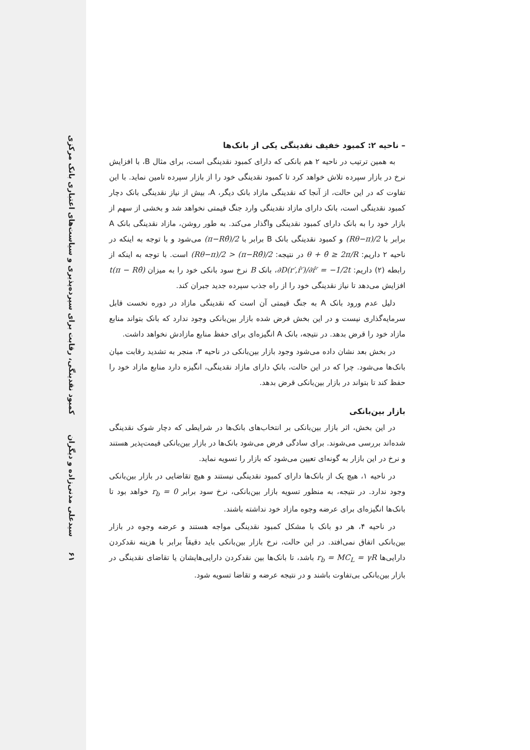کمبود نقدینگی، رقابت برای سپرده‌پذیری و سیاست‌های اعتباری بانک مرکزی
سیدعلی مدنی‌زاده و دیگران
۶۱
– ناحیه ۲: کمبود خفیف نقدینگی یکی از بانک‌ها
به همین ترتیب در ناحیه ۲ هم بانکی که دارای کمبود نقدینگی است، برای مثال B، با افزایش نرخ در بازار سپرده تلاش خواهد کرد تا کمبود نقدینگی خود را از بازار سپرده تامین نماید. با این تفاوت که در این حالت، از آنجا که نقدینگی مازاد بانک دیگر، A، بیش از نیاز نقدینگی بانک دچار کمبود نقدینگی است، بانک دارای مازاد نقدینگی وارد جنگ قیمتی نخواهد شد و بخشی از سهم از بازار خود را به بانک دارای کمبود نقدینگی واگذار می‌کند. به طور روشن، مازاد نقدینگی بانک A برابر با (Rθ−π)/2 و کمبود نقدینگی بانک B برابر با (π−Rθ̂)/2 می‌شود و با توجه به اینکه در ناحیه ۲ داریم: θ + θ̂ ≥ 2π/R در نتیجه: (Rθ−π)/2 > (π−Rθ̂)/2 است. با توجه به اینکه از رابطه (۲) داریم: ∂D(r′,r̂′)/∂r̂′ = −1/2t، بانک B نرخ سود بانکی خود را به میزان t(π − Rθ̂) افزایش می‌دهد تا نیاز نقدینگی خود را از راه جذب سپرده جدید جبران کند.
دلیل عدم ورود بانک A به جنگ قیمتی آن است که نقدینگی مازاد در دوره نخست قابل سرمایه‌گذاری نیست و در این بخش فرض شده بازار بین‌بانکی وجود ندارد که بانک بتواند منابع مازاد خود را قرض بدهد. در نتیجه، بانک A انگیزه‌ای برای حفظ منابع مازادش نخواهد داشت.
در بخش بعد نشان داده می‌شود وجود بازار بین‌بانکی در ناحیه ۳، منجر به تشدید رقابت میان بانک‌ها می‌شود. چرا که در این حالت، بانکِ دارای مازاد نقدینگی، انگیزه دارد منابع مازاد خود را حفظ کند تا بتواند در بازار بین‌بانکی قرض بدهد.
بازار بین‌بانکی
در این بخش، اثر بازار بین‌بانکی بر انتخاب‌های بانک‌ها در شرایطی که دچار شوک نقدینگی شده‌اند بررسی می‌شوند. برای سادگی فرض می‌شود بانک‌ها در بازار بین‌بانکی قیمت‌پذیر هستند و نرخ در این بازار به گونه‌ای تعیین می‌شود که بازار را تسویه نماید.
در ناحیه ۱، هیچ یک از بانک‌ها دارای کمبود نقدینگی نیستند و هیچ تقاضایی در بازار بین‌بانکی وجود ندارد. در نتیجه، به منظور تسویه بازار بین‌بانکی، نرخ سود برابر r<sub>b</sub> = 0 خواهد بود تا بانک‌ها انگیزه‌ای برای عرضه وجوه مازاد خود نداشته باشند.
در ناحیه ۴، هر دو بانک با مشکل کمبود نقدینگی مواجه هستند و عرضه وجوه در بازار بین‌بانکی اتفاق نمی‌افتد. در این حالت، نرخ بازار بین‌بانکی باید دقیقاً برابر با هزینه نقدکردن دارایی‌ها r<sub>b</sub> = MC<sub>L</sub> = γR باشد، تا بانک‌ها بین نقدکردن دارایی‌هایشان یا تقاضای نقدینگی در بازار بین‌بانکی بی‌تفاوت باشند و در نتیجه عرضه و تقاضا تسویه شود.